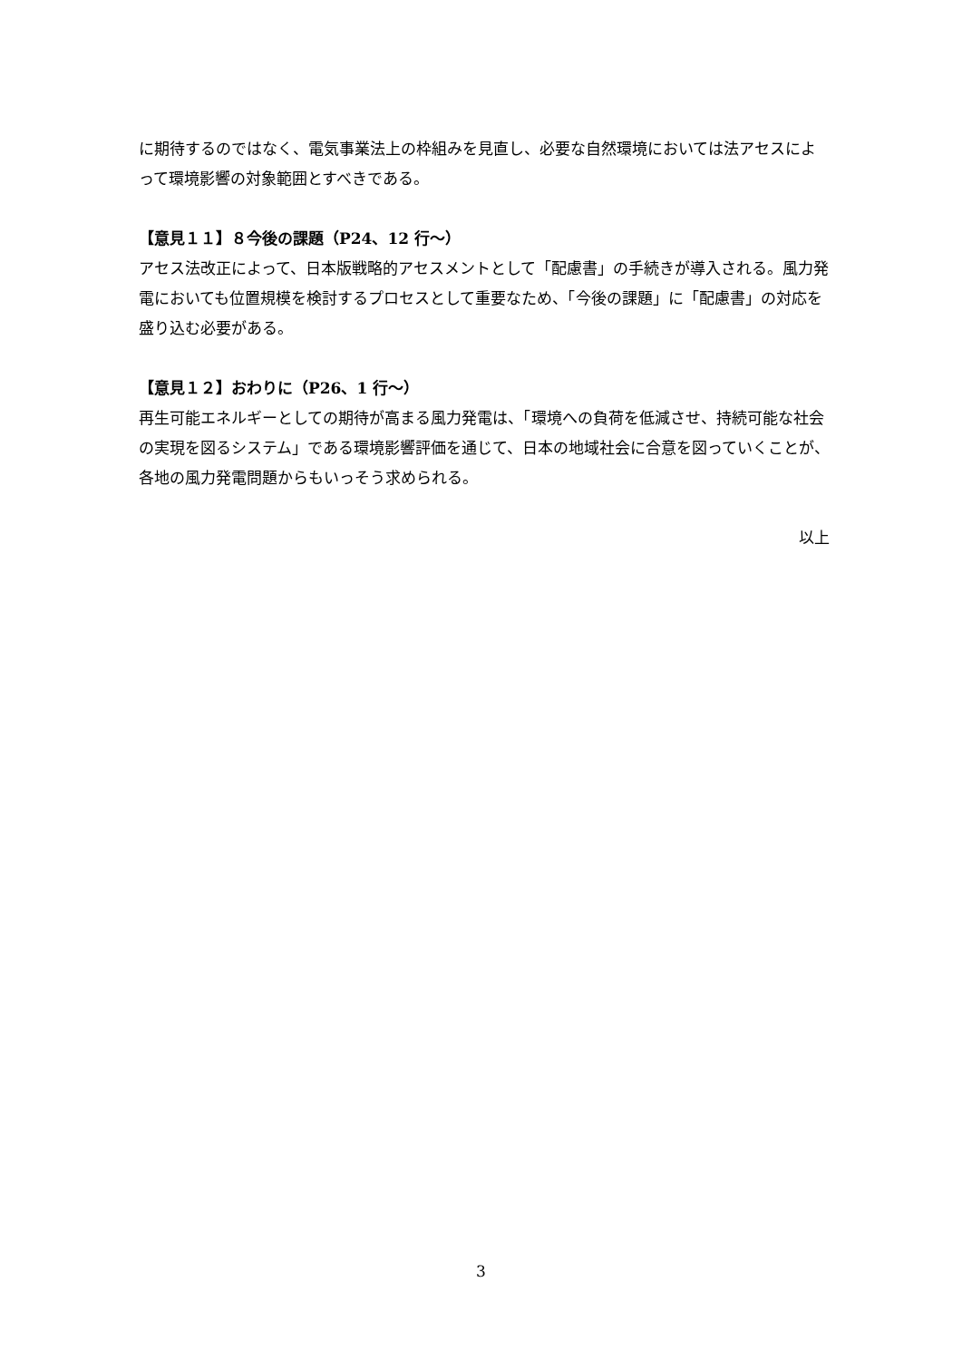に期待するのではなく、電気事業法上の枠組みを見直し、必要な自然環境においては法アセスによって環境影響の対象範囲とすべきである。
【意見１１】８今後の課題（P24、12 行～）
アセス法改正によって、日本版戦略的アセスメントとして「配慮書」の手続きが導入される。風力発電においても位置規模を検討するプロセスとして重要なため、「今後の課題」に「配慮書」の対応を盛り込む必要がある。
【意見１２】おわりに（P26、1 行～）
再生可能エネルギーとしての期待が高まる風力発電は、「環境への負荷を低減させ、持続可能な社会の実現を図るシステム」である環境影響評価を通じて、日本の地域社会に合意を図っていくことが、各地の風力発電問題からもいっそう求められる。
以上
3